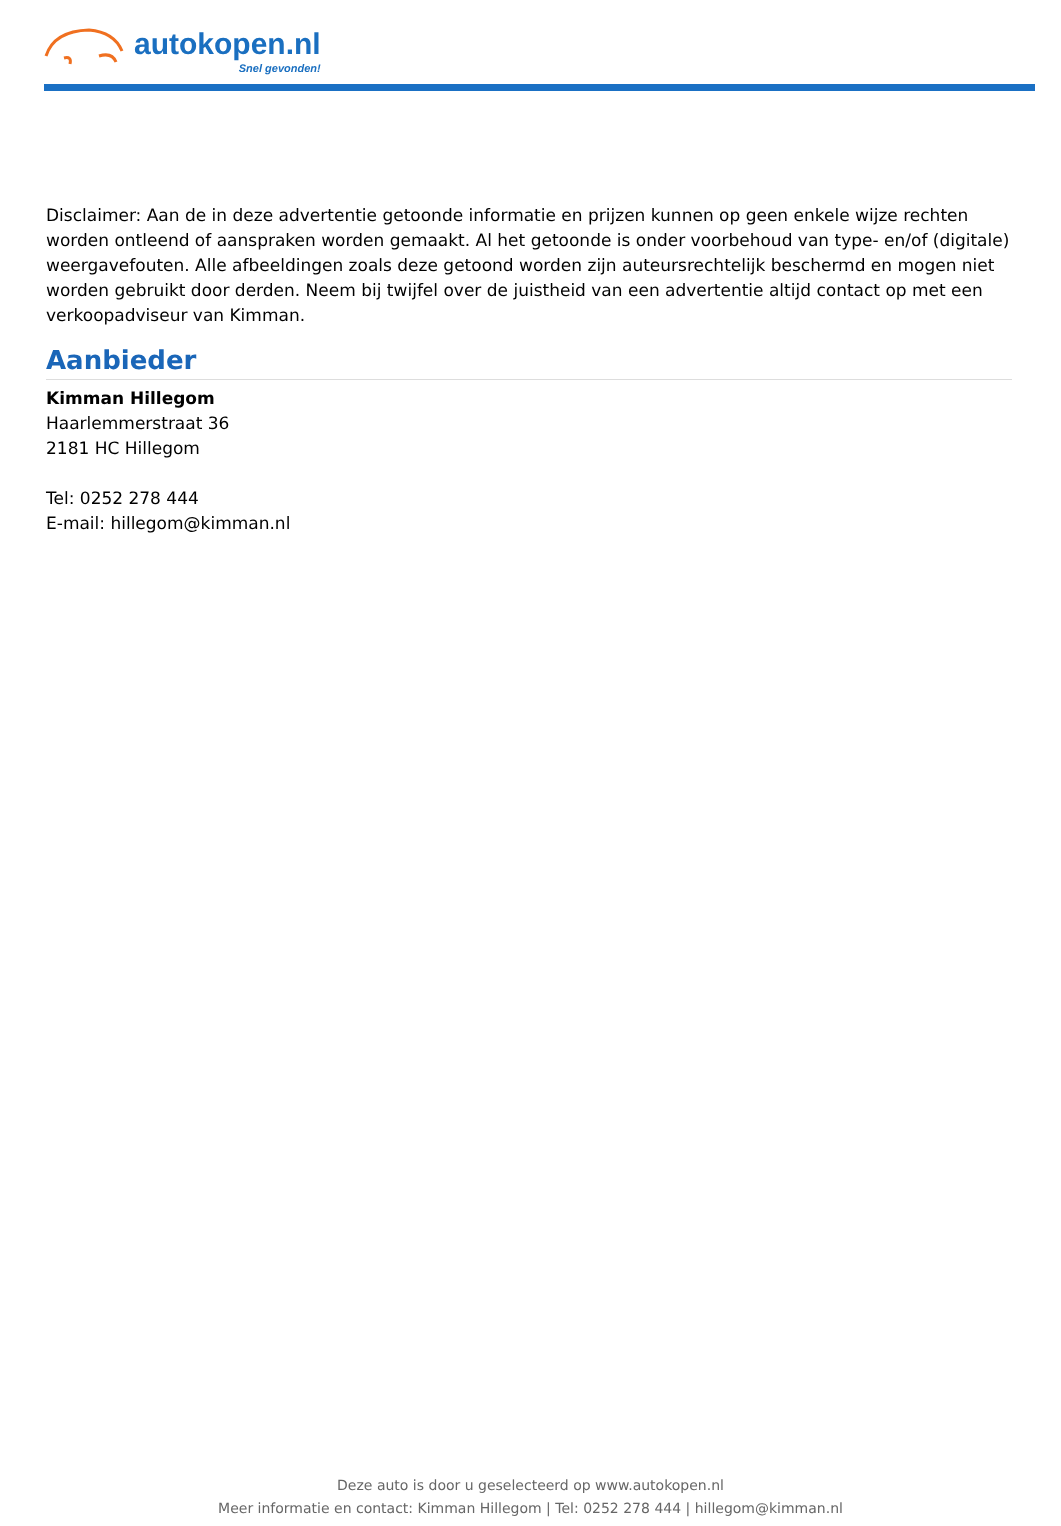autokopen.nl
Snel gevonden!
Disclaimer: Aan de in deze advertentie getoonde informatie en prijzen kunnen op geen enkele wijze rechten worden ontleend of aanspraken worden gemaakt. Al het getoonde is onder voorbehoud van type- en/of (digitale) weergavefouten. Alle afbeeldingen zoals deze getoond worden zijn auteursrechtelijk beschermd en mogen niet worden gebruikt door derden. Neem bij twijfel over de juistheid van een advertentie altijd contact op met een verkoopadviseur van Kimman.
Aanbieder
Kimman Hillegom
Haarlemmerstraat 36
2181 HC Hillegom
Tel: 0252 278 444
E-mail: hillegom@kimman.nl
Deze auto is door u geselecteerd op www.autokopen.nl
Meer informatie en contact: Kimman Hillegom | Tel: 0252 278 444 | hillegom@kimman.nl